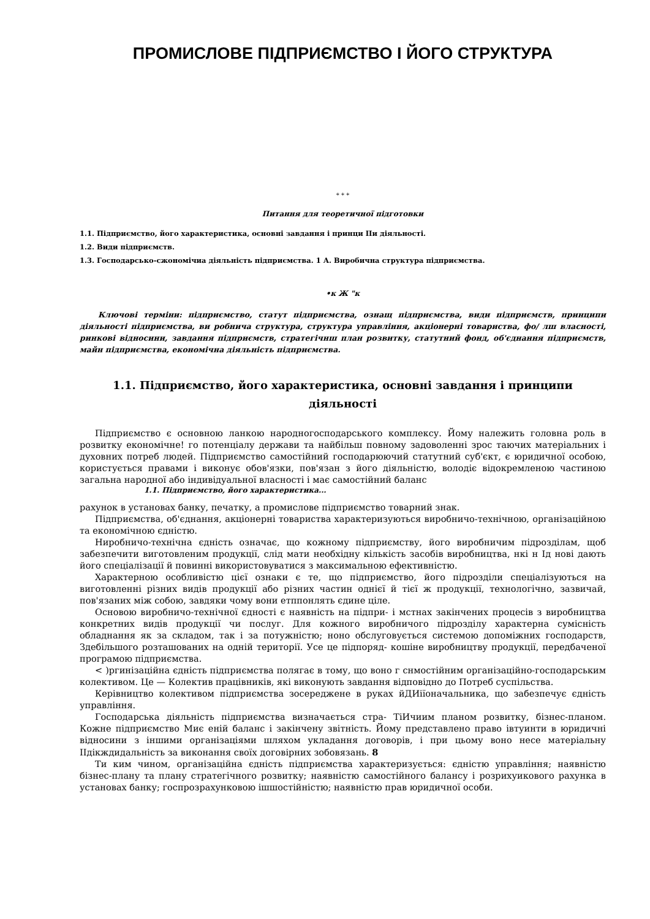ПРОМИСЛОВЕ ПІДПРИЄМСТВО І ЙОГО СТРУКТУРА
* * *
Питання для теоретичної підготовки
1.1. Підприємство, його характеристика, основні завдання і принци IIи діяльності.
1.2. Види підприємств.
1.3. Господарсько-сжономічиа діяльність підприємства. 1 А. Виробична структура підприємства.
•к Ж "к
Ключові терміни: підприємство, статут підприємства, ознащ підприємства, види підприємств, принципи діяльності підприємства, ви робнича структура, структура управління, акціонерні товариства, фо/ лш власності, ринкові відносини, завдання підприємств, стратегічнш план розвитку, статутний фонд, об'єднання підприємств, майн підприємства, економічна діяльність підприємства.
1.1. Підприємство, його характеристика, основні завдання і принципи діяльності
Підприємство є основною ланкою народногосподарського комплексу. Йому належить головна роль в розвитку економічне! го потенціалу держави та найбільш повному задоволенні зрос таючих матеріальних і духовних потреб людей. Підприємство самостійний господарюючий статутний суб'єкт, є юридичної особою, користується правами і виконує обов'язки, пов'язан з його діяльністю, володіє відокремленою частиною загальна народної або індивідуальної власності і має самостійний баланс
1.1. Підприємство, його характеристика...
рахунок в установах банку, печатку, а промислове підприємство товарний знак.
Підприємства, об'єднання, акціонерні товариства характеризуються виробничо-технічною, організаційною та економічною єдністю.
Ниробничо-технічна єдність означає, що кожному підприємству, його виробничим підрозділам, щоб забезпечити виготовленим продукції, слід мати необхідну кількість засобів виробництва, нкі н Ід нові дають його спеціалізації й повинні використовуватися з максимальною ефективністю.
Характерною особливістю цієї ознаки є те, що підприємство, його підрозділи спеціалізуються на виготовленні різних видів продукції або різних частин однієї й тієї ж продукції, технологічно, зазвичай, пов'язаних між собою, завдяки чому вони етппонлять єдине ціле.
Основою виробничо-технічної єдності є наявність на підпри- і мстнах закінчених процесів з виробництва конкретних видів продукції чи послуг. Для кожного виробничого підрозділу характерна сумісність обладнання як за складом, так і за потужністю; ноно обслуговується системою допоміжних господарств, Здебільшого розташованих на одній території. Усе це підпоряд- кошіне виробництву продукції, передбаченої програмою підприємства.
< )ргинізаційна єдність підприємства полягає в тому, що воно г снмостійним організаційно-господарським колективом. Це — Колектив працівників, які виконують завдання відповідно до Потреб суспільства.
Керівництво колективом підприємства зосереджене в руках йДИіїоначальника, що забезпечує єдність управління.
Господарська діяльність підприємства визначається стра- ТіИчиим планом розвитку, бізнес-планом. Кожне підприємство Миє еній баланс і закінчену звітність. Йому представлено право івтуинти в юридичні відносини з іншими організаціями шляхом укладання договорів, і при цьому воно несе матеріальну ІІдікждидальність за виконання своїх договірних зобовязань. 8
Ти ким чином, організаційна єдність підприємства характеризується: єдністю управління; наявністю бізнес-плану та плану стратегічного розвитку; наявністю самостійного балансу і розрихуикового рахунка в установах банку; госпрозрахунковою ішшостійністю; наявністю прав юридичної особи.